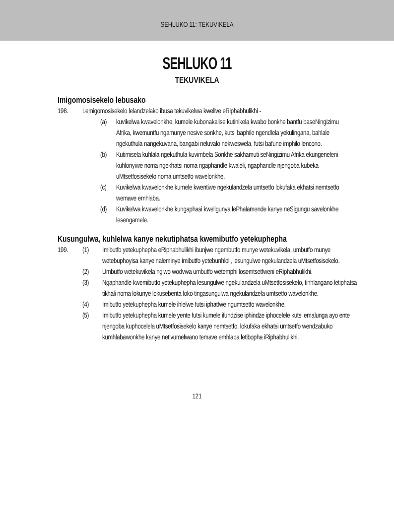SEHLUKO 11: TEKUVIKELA
SEHLUKO 11
TEKUVIKELA
Imigomosisekelo lebusako
198. Lemigomosisekelo lelandzelako ibusa tekuvikelwa kwelive eRiphabhulikhi -
(a) kuvikelwa kwavelonkhe, kumele kubonakalise kutinikela kwabo bonkhe bantfu baseNingizimu Afrika, kwemuntfu ngamunye nesive sonkhe, kutsi baphile ngendlela yekulingana, bahlale ngekuthula nangekuvana, bangabi neluvalo nekweswela, futsi bafune imphilo lencono.
(b) Kutimisela kuhlala ngekuthula kuvimbela Sonkhe sakhamuti seNingizimu Afrika ekungeneleni kuhlonyiwe noma ngekhatsi noma ngaphandle kwaleli, ngaphandle njengoba kubeka uMtsetfosisekelo noma umtsetfo wavelonkhe.
(c) Kuvikelwa kwavelonkhe kumele kwentiwe ngekulandzela umtsetfo lokufaka ekhatsi nemtsetfo wemave emhlaba.
(d) Kuvikelwa kwavelonkhe kungaphasi kweligunya lePhalamende kanye neSigungu savelonkhe lesengamele.
Kusungulwa, kuhlelwa kanye nekutiphatsa kwemibutfo yetekuphepha
199. (1) Imibutfo yetekuphepha eRiphabhulikhi ibunjwe ngembutfo munye wetekuvikela, umbutfo munye wetebuphoyisa kanye naleminye imibutfo yetebunhloli, lesungulwe ngekulandzela uMtsetfosisekelo.
(2) Umbutfo wetekuvikela ngiwo wodvwa umbutfo wetemphi losemtsetfweni eRiphabhulikhi.
(3) Ngaphandle kwemibutfo yetekuphepha lesungulwe ngekulandzela uMtsetfosisekelo, tinhlangano letiphatsa tikhali noma lokunye lokusebenta loko tingasungulwa ngekulandzela umtsetfo wavelonkhe.
(4) Imibutfo yetekuphepha kumele ihlelwe futsi iphatfwe ngumtsetfo wavelonkhe.
(5) Imibutfo yetekuphepha kumele yente futsi kumele ifundzise iphindze iphocelele kutsi emalunga ayo ente njengoba kuphocelela uMtsetfosisekelo kanye nemtsetfo, lokufaka ekhatsi umtsetfo wendzabuko kumhlabawonkhe kanye netivumelwano temave emhlaba letibopha iRiphabhulikhi.
121